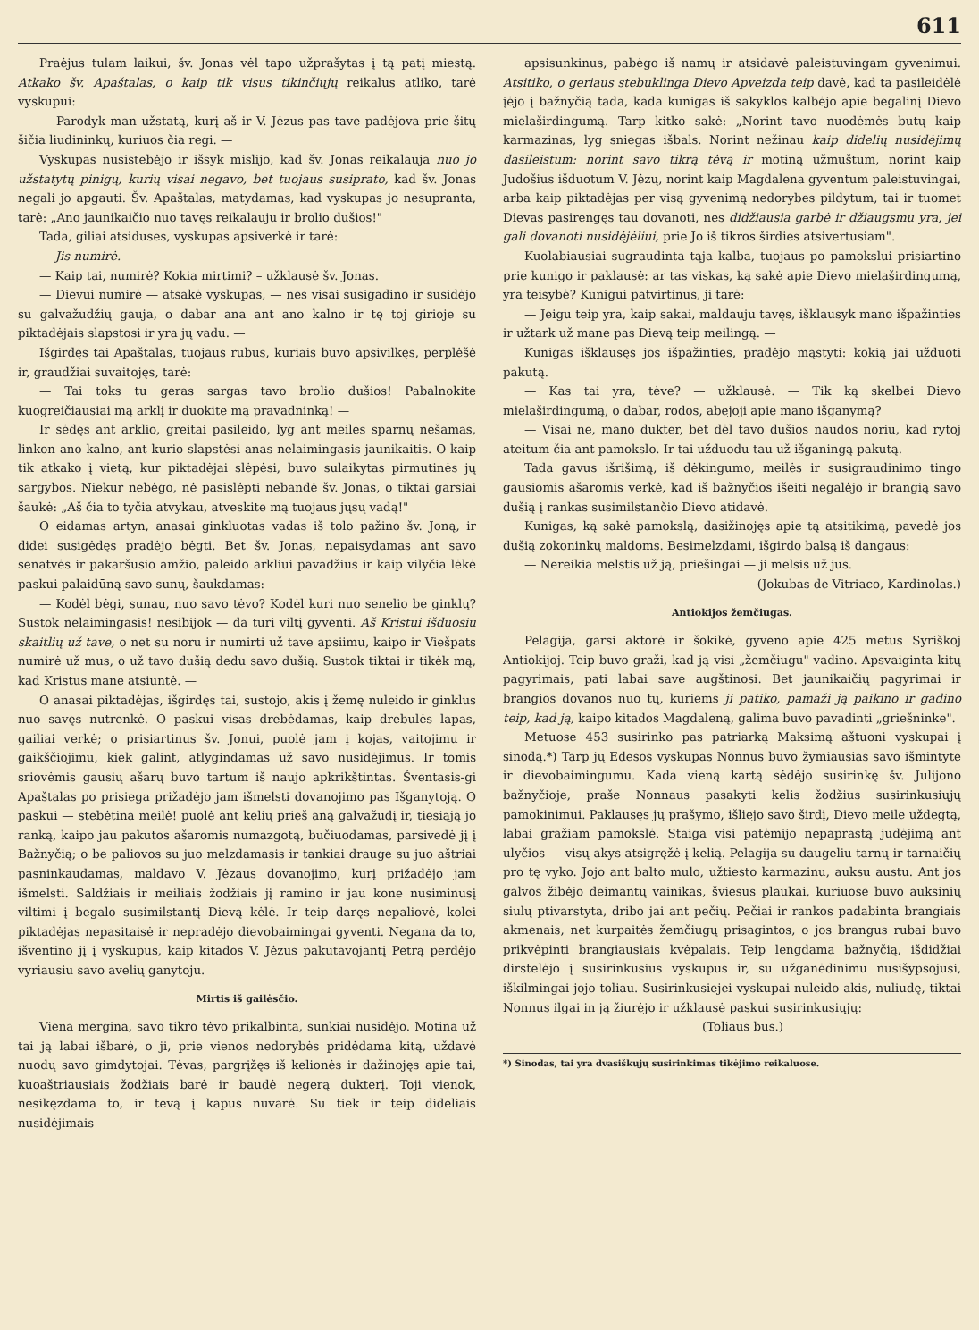611
Praėjus tulam laikui, šv. Jonas vėl tapo užprašytas į tą patį miestą. Atkako šv. Apaštalas, o kaip tik visus tikinčiųjų reikalus atliko, tarė vyskupui:
— Parodyk man užstatą, kurį aš ir V. Jėzus pas tave padėjova prie šitų šičia liudininkų, kuriuos čia regi. —
Vyskupas nusistebėjo ir išsyk mislijo, kad šv. Jonas reikalauja nuo jo užstatytų pinigų, kurių visai negavo, bet tuojaus susiprato, kad šv. Jonas negali jo apgauti. Šv. Apaštalas, matydamas, kad vyskupas jo nesupranta, tarė: „Ano jaunikaičio nuo tavęs reikalauju ir brolio dušios!"
Tada, giliai atsiduses, vyskupas apsiverkė ir tarė:
— Jis numirė.
— Kaip tai, numirė? Kokia mirtimi? – užklausė šv. Jonas.
— Dievui numirė — atsakė vyskupas, — nes visai susigadino ir susidėjo su galvažudžių gauja, o dabar ana ant ano kalno ir tę toj girioje su piktadėjais slapstosi ir yra jų vadu. —
Išgirdęs tai Apaštalas, tuojaus rubus, kuriais buvo apsivilkęs, perplėšė ir, graudžiai suvaitojęs, tarė:
— Tai toks tu geras sargas tavo brolio dušios! Pabalnokite kuogreičiausiai mą arklį ir duokite mą pravadninką! —
Ir sėdęs ant arklio, greitai pasileido, lyg ant meilės sparnų nešamas, linkon ano kalno, ant kurio slapstėsi anas nelaimingasis jaunikaitis. O kaip tik atkako į vietą, kur piktadėjai slėpėsi, buvo sulaikytas pirmutinės jų sargybos. Niekur nebėgo, nė pasislėpti nebandė šv. Jonas, o tiktai garsiai šaukė: „Aš čia to tyčia atvykau, atveskite mą tuojaus jųsų vadą!"
O eidamas artyn, anasai ginkluotas vadas iš tolo pažino šv. Joną, ir didei susigėdęs pradėjo bėgti. Bet šv. Jonas, nepaisydamas ant savo senatvės ir pakaršusio amžio, paleido arkliui pavadžius ir kaip vilyčia lėkė paskui palaidūną savo sunų, šaukdamas:
— Kodėl bėgi, sunau, nuo savo tėvo? Kodėl kuri nuo senelio be ginklų? Sustok nelaimingasis! nesibijok — da turi viltį gyventi. Aš Kristui išduosiu skaitlių už tave, o net su noru ir numirti už tave apsiimu, kaipo ir Viešpats numirė už mus, o už tavo dušią dedu savo dušią. Sustok tiktai ir tikėk mą, kad Kristus mane atsiuntė. —
O anasai piktadėjas, išgirdęs tai, sustojo, akis į žemę nuleido ir ginklus nuo savęs nutrenkė. O paskui visas drebėdamas, kaip drebulės lapas, gailiai verkė; o prisiartinus šv. Jonui, puolė jam į kojas, vaitojimu ir gaikščiojimu, kiek galint, atlygindamas už savo nusidėjimus. Ir tomis sriovėmis gausių ašarų buvo tartum iš naujo apkrikštintas. Šventasis-gi Apaštalas po prisiega prižadėjo jam išmelsti dovanojimo pas Išganytoją. O paskui — stebėtina meilė! puolė ant kelių prieš aną galvažudį ir, tiesiąją jo ranką, kaipo jau pakutos ašaromis numazgotą, bučiuodamas, parsivedė jį į Bažnyčią; o be paliovos su juo melzdamasis ir tankiai drauge su juo aštriai pasninkaudamas, maldavo V. Jėzaus dovanojimo, kurį prižadėjo jam išmelsti. Saldžiais ir meiliais žodžiais jį ramino ir jau kone nusiminusį viltimi į begalo susimilstantį Dievą kėlė. Ir teip daręs nepaliovė, kolei piktadėjas nepasitaisė ir nepradėjo dievobaimingai gyventi. Negana da to, išventino jį į vyskupus, kaip kitados V. Jėzus pakutavojantį Petrą perdėjo vyriausiu savo avelių ganytoju.
Mirtis iš gailėsčio.
Viena mergina, savo tikro tėvo prikalbinta, sunkiai nusidėjo. Motina už tai ją labai išbarė, o ji, prie vienos nedorybės pridėdama kitą, uždavė nuodų savo gimdytojai. Tėvas, pargrįžęs iš kelionės ir dažinojęs apie tai, kuoaštriausiais žodžiais barė ir baudė negerą dukterį. Toji vienok, nesikęzdama to, ir tėvą į kapus nuvarė. Su tiek ir teip dideliais nusidėjimais
apsisunkinus, pabėgo iš namų ir atsidavė paleistuvingam gyvenimui. Atsitiko, o geriaus stebuklinga Dievo Apveizda teip davė, kad ta pasileidėlė įėjo į bažnyčią tada, kada kunigas iš sakyklos kalbėjo apie begalinį Dievo mielaširdingumą. Tarp kitko sakė: „Norint tavo nuodėmės butų kaip karmazinas, lyg sniegas išbals. Norint nežinau kaip didelių nusidėjimų dasileistum: norint savo tikrą tėvą ir motiną užmuštum, norint kaip Judošius išduotum V. Jėzų, norint kaip Magdalena gyventum paleistuvingai, arba kaip piktadėjas per visą gyvenimą nedorybes pildytum, tai ir tuomet Dievas pasirengęs tau dovanoti, nes didžiausia garbė ir džiaugsmu yra, jei gali dovanoti nusidėjėliui, prie Jo iš tikros širdies atsivertusiam".
Kuolabiausiai sugraudinta tąja kalba, tuojaus po pamokslui prisiartino prie kunigo ir paklausė: ar tas viskas, ką sakė apie Dievo mielaširdingumą, yra teisybė? Kunigui patvirtinus, ji tarė:
— Jeigu teip yra, kaip sakai, maldauju tavęs, išklausyk mano išpažinties ir užtark už mane pas Dievą teip meilingą. —
Kunigas išklausęs jos išpažinties, pradėjo mąstyti: kokią jai užduoti pakutą.
— Kas tai yra, tėve? — užklausė. — Tik ką skelbei Dievo mielaširdingumą, o dabar, rodos, abejoji apie mano išganymą?
— Visai ne, mano dukter, bet dėl tavo dušios naudos noriu, kad rytoj ateitum čia ant pamokslo. Ir tai užduodu tau už išganingą pakutą. —
Tada gavus išrišimą, iš dėkingumo, meilės ir susigraudinimo tingo gausiomis ašaromis verkė, kad iš bažnyčios išeiti negalėjo ir brangią savo dušią į rankas susimilstančio Dievo atidavė.
Kunigas, ką sakė pamokslą, dasižinojęs apie tą atsitikimą, pavedė jos dušią zokoninkų maldoms. Besimelzdami, išgirdo balsą iš dangaus:
— Nereikia melstis už ją, priešingai — ji melsis už jus.
(Jokubas de Vitriaco, Kardinolas.)
Antiokijos žemčiugas.
Pelagija, garsi aktorė ir šokikė, gyveno apie 425 metus Syriškoj Antiokijoj. Teip buvo graži, kad ją visi „žemčiugu" vadino. Apsvaiginta kitų pagyrimais, pati labai save augštinosi. Bet jaunikaičių pagyrimai ir brangios dovanos nuo tų, kuriems ji patiko, pamaži ją paikino ir gadino teip, kad ją, kaipo kitados Magdaleną, galima buvo pavadinti „griešninke".
Metuose 453 susirinko pas patriarką Maksimą aštuoni vyskupai į sinodą.*) Tarp jų Edesos vyskupas Nonnus buvo žymiausias savo išmintyte ir dievobaimingumu. Kada vieną kartą sėdėjo susirinkę šv. Julijono bažnyčioje, praše Nonnaus pasakyti kelis žodžius susirinkusiųjų pamokinimui. Paklausęs jų prašymo, išliejo savo širdį, Dievo meile uždegtą, labai gražiam pamokslė. Staiga visi patėmijo nepaprastą judėjimą ant ulyčios — visų akys atsigręžė į kelią. Pelagija su daugeliu tarnų ir tarnaičių pro tę vyko. Jojo ant balto mulo, užtiesto karmazinu, auksu austu. Ant jos galvos žibėjo deimantų vainikas, šviesus plaukai, kuriuose buvo auksinių siulų ptivarstyta, dribo jai ant pečių. Pečiai ir rankos padabinta brangiais akmenais, net kurpaitės žemčiugų prisagintos, o jos brangus rubai buvo prikvėpinti brangiausiais kvėpalais. Teip lengdama bažnyčią, išdidžiai dirstelėjo į susirinkusius vyskupus ir, su užganėdinimu nusišypsojusi, iškilmingai jojo toliau. Susirinkusiejei vyskupai nuleido akis, nuliudę, tiktai Nonnus ilgai in ją žiurėjo ir užklausė paskui susirinkusiųjų:
(Toliaus bus.)
*) Sinodas, tai yra dvasiškųjų susirinkimas tikėjimo reikaluose.